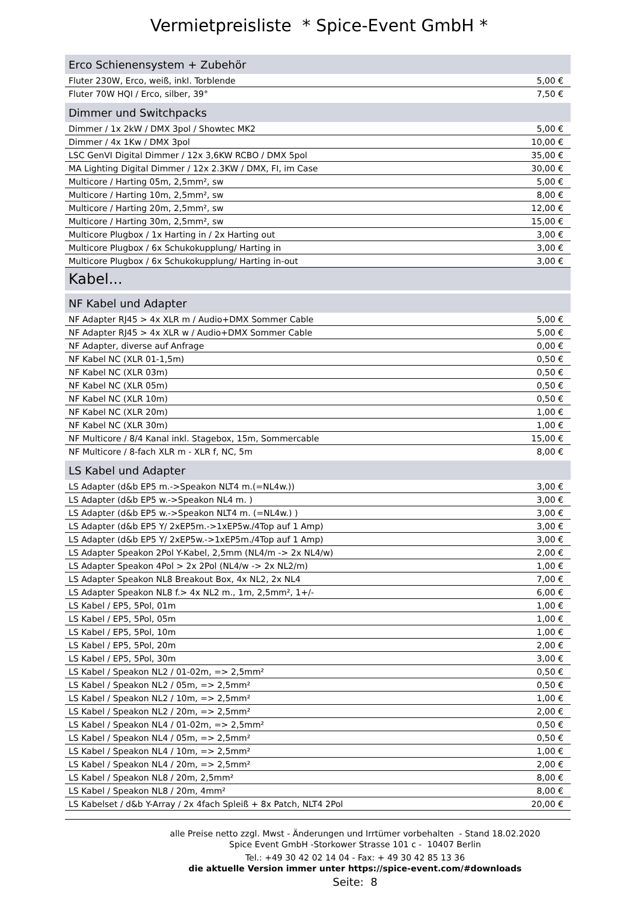Vermietpreisliste * Spice-Event GmbH *
| Erco Schienensystem + Zubehör | |
| --- | --- |
| Fluter 230W, Erco, weiß, inkl. Torblende | 5,00 € |
| Fluter 70W HQI / Erco, silber, 39° | 7,50 € |
| Dimmer und Switchpacks | |
| Dimmer / 1x 2kW / DMX 3pol / Showtec MK2 | 5,00 € |
| Dimmer / 4x 1Kw / DMX 3pol | 10,00 € |
| LSC GenVI Digital Dimmer / 12x 3,6KW RCBO / DMX 5pol | 35,00 € |
| MA Lighting Digital Dimmer / 12x 2.3KW / DMX, FI, im Case | 30,00 € |
| Multicore / Harting 05m, 2,5mm², sw | 5,00 € |
| Multicore / Harting 10m, 2,5mm², sw | 8,00 € |
| Multicore / Harting 20m, 2,5mm², sw | 12,00 € |
| Multicore / Harting 30m, 2,5mm², sw | 15,00 € |
| Multicore Plugbox / 1x Harting in / 2x Harting out | 3,00 € |
| Multicore Plugbox / 6x Schukokupplung/ Harting in | 3,00 € |
| Multicore Plugbox / 6x Schukokupplung/ Harting in-out | 3,00 € |
| Kabel... | |
| NF Kabel und Adapter | |
| NF Adapter RJ45 > 4x XLR m / Audio+DMX Sommer Cable | 5,00 € |
| NF Adapter RJ45 > 4x XLR w / Audio+DMX Sommer Cable | 5,00 € |
| NF Adapter, diverse auf Anfrage | 0,00 € |
| NF Kabel NC (XLR 01-1,5m) | 0,50 € |
| NF Kabel NC (XLR 03m) | 0,50 € |
| NF Kabel NC (XLR 05m) | 0,50 € |
| NF Kabel NC (XLR 10m) | 0,50 € |
| NF Kabel NC (XLR 20m) | 1,00 € |
| NF Kabel NC (XLR 30m) | 1,00 € |
| NF Multicore / 8/4 Kanal inkl. Stagebox, 15m, Sommercable | 15,00 € |
| NF Multicore / 8-fach XLR m - XLR f, NC, 5m | 8,00 € |
| LS Kabel und Adapter | |
| LS Adapter (d&b EP5 m.->Speakon NLT4 m.(=NL4w.)) | 3,00 € |
| LS Adapter (d&b EP5 w.->Speakon NL4 m. ) | 3,00 € |
| LS Adapter (d&b EP5 w.->Speakon NLT4 m. (=NL4w.) ) | 3,00 € |
| LS Adapter (d&b EP5 Y/ 2xEP5m.->1xEP5w./4Top auf 1 Amp) | 3,00 € |
| LS Adapter (d&b EP5 Y/ 2xEP5w.->1xEP5m./4Top auf 1 Amp) | 3,00 € |
| LS Adapter Speakon 2Pol Y-Kabel, 2,5mm (NL4/m -> 2x NL4/w) | 2,00 € |
| LS Adapter Speakon 4Pol > 2x 2Pol (NL4/w -> 2x NL2/m) | 1,00 € |
| LS Adapter Speakon NL8 Breakout Box, 4x NL2, 2x NL4 | 7,00 € |
| LS Adapter Speakon NL8 f.> 4x NL2 m., 1m, 2,5mm², 1+/- | 6,00 € |
| LS Kabel / EP5, 5Pol, 01m | 1,00 € |
| LS Kabel / EP5, 5Pol, 05m | 1,00 € |
| LS Kabel / EP5, 5Pol, 10m | 1,00 € |
| LS Kabel / EP5, 5Pol, 20m | 2,00 € |
| LS Kabel / EP5, 5Pol, 30m | 3,00 € |
| LS Kabel / Speakon NL2 / 01-02m, => 2,5mm² | 0,50 € |
| LS Kabel / Speakon NL2 / 05m, => 2,5mm² | 0,50 € |
| LS Kabel / Speakon NL2 / 10m, => 2,5mm² | 1,00 € |
| LS Kabel / Speakon NL2 / 20m, => 2,5mm² | 2,00 € |
| LS Kabel / Speakon NL4 / 01-02m, => 2,5mm² | 0,50 € |
| LS Kabel / Speakon NL4 / 05m, => 2,5mm² | 0,50 € |
| LS Kabel / Speakon NL4 / 10m, => 2,5mm² | 1,00 € |
| LS Kabel / Speakon NL4 / 20m, => 2,5mm² | 2,00 € |
| LS Kabel / Speakon NL8 / 20m, 2,5mm² | 8,00 € |
| LS Kabel / Speakon NL8 / 20m, 4mm² | 8,00 € |
| LS Kabelset / d&b Y-Array / 2x 4fach Spleiß + 8x Patch, NLT4 2Pol | 20,00 € |
alle Preise netto zzgl. Mwst - Änderungen und Irrtümer vorbehalten - Stand 18.02.2020
Spice Event GmbH -Storkower Strasse 101 c - 10407 Berlin
Tel.: +49 30 42 02 14 04 - Fax: + 49 30 42 85 13 36
die aktuelle Version immer unter https://spice-event.com/#downloads
Seite: 8